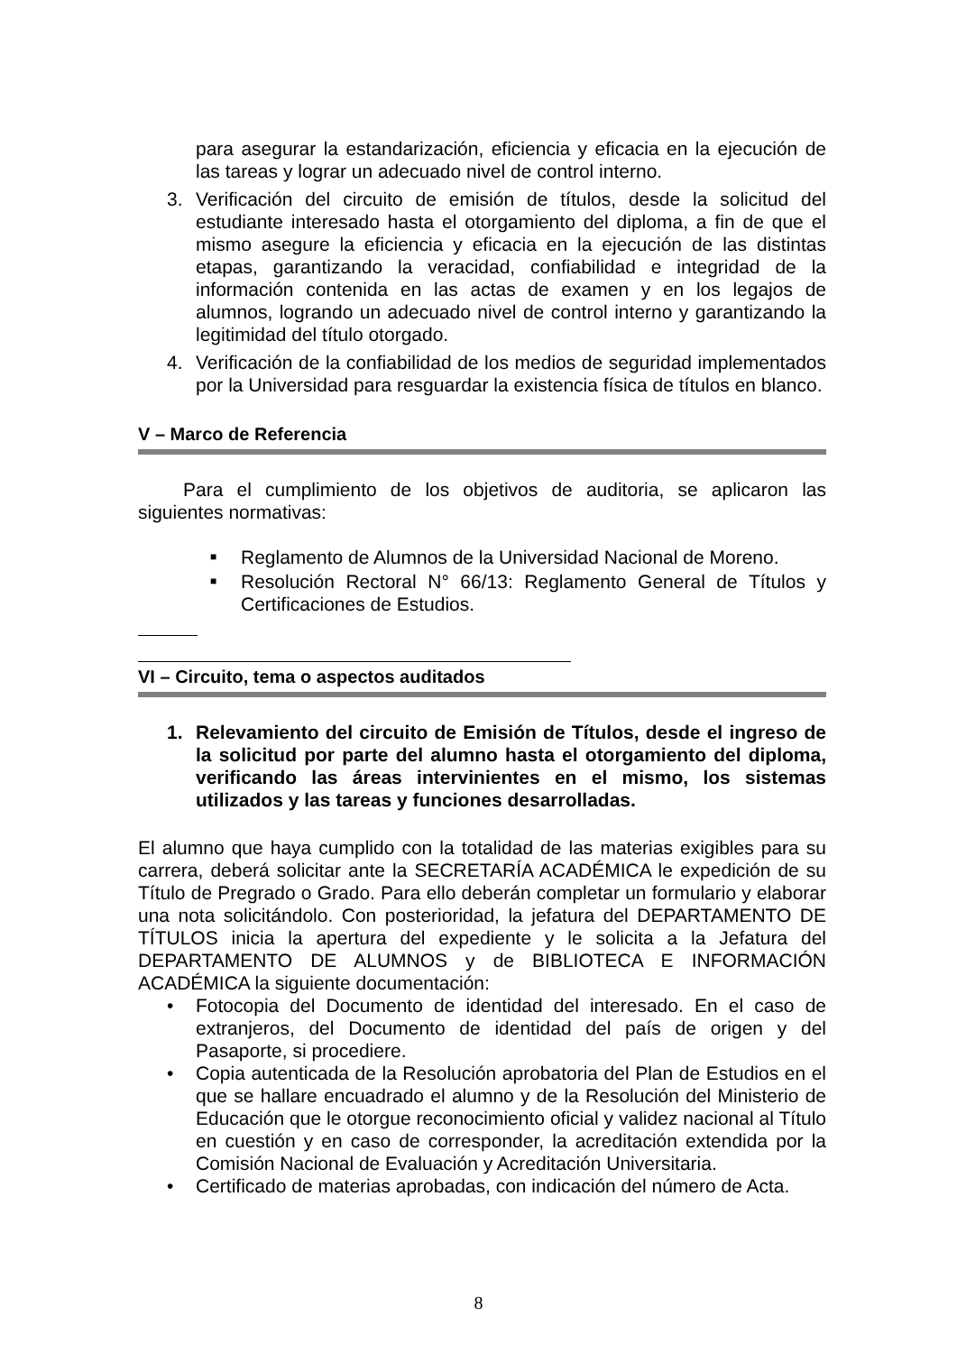para asegurar la estandarización, eficiencia y eficacia en la ejecución de las tareas y lograr un adecuado nivel de control interno.
3. Verificación del circuito de emisión de títulos, desde la solicitud del estudiante interesado hasta el otorgamiento del diploma, a fin de que el mismo asegure la eficiencia y eficacia en la ejecución de las distintas etapas, garantizando la veracidad, confiabilidad e integridad de la información contenida en las actas de examen y en los legajos de alumnos, logrando un adecuado nivel de control interno y garantizando la legitimidad del título otorgado.
4. Verificación de la confiabilidad de los medios de seguridad implementados por la Universidad para resguardar la existencia física de títulos en blanco.
V – Marco de Referencia
Para el cumplimiento de los objetivos de auditoria, se aplicaron las siguientes normativas:
■ Reglamento de Alumnos de la Universidad Nacional de Moreno.
■ Resolución Rectoral N° 66/13: Reglamento General de Títulos y Certificaciones de Estudios.
VI – Circuito, tema o aspectos auditados
1. Relevamiento del circuito de Emisión de Títulos, desde el ingreso de la solicitud por parte del alumno hasta el otorgamiento del diploma, verificando las áreas intervinientes en el mismo, los sistemas utilizados y las tareas y funciones desarrolladas.
El alumno que haya cumplido con la totalidad de las materias exigibles para su carrera, deberá solicitar ante la SECRETARÍA ACADÉMICA le expedición de su Título de Pregrado o Grado. Para ello deberán completar un formulario y elaborar una nota solicitándolo. Con posterioridad, la jefatura del DEPARTAMENTO DE TÍTULOS inicia la apertura del expediente y le solicita a la Jefatura del DEPARTAMENTO DE ALUMNOS y de BIBLIOTECA E INFORMACIÓN ACADÉMICA la siguiente documentación:
• Fotocopia del Documento de identidad del interesado. En el caso de extranjeros, del Documento de identidad del país de origen y del Pasaporte, si procediere.
• Copia autenticada de la Resolución aprobatoria del Plan de Estudios en el que se hallare encuadrado el alumno y de la Resolución del Ministerio de Educación que le otorgue reconocimiento oficial y validez nacional al Título en cuestión y en caso de corresponder, la acreditación extendida por la Comisión Nacional de Evaluación y Acreditación Universitaria.
• Certificado de materias aprobadas, con indicación del número de Acta.
8